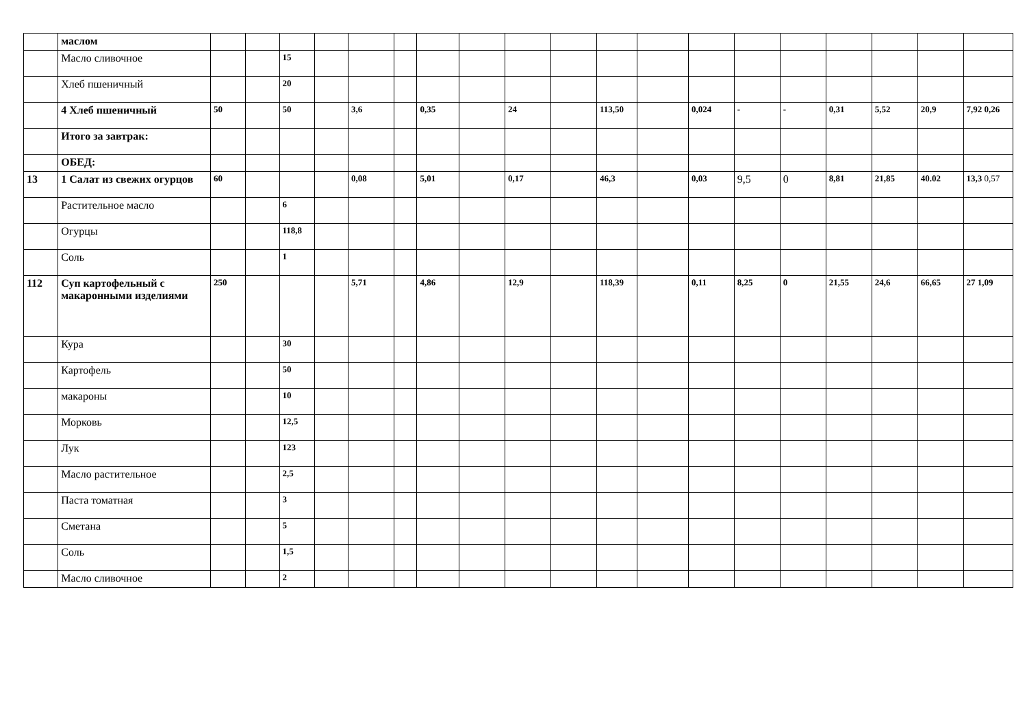| | маслом | | | | | | | | | | | | | | | | | | | |
| | Масло сливочное | | | 15 | | | | | | | | | | | | | | | | |
| | Хлеб пшеничный | | | 20 | | | | | | | | | | | | | | | | |
| | 4 Хлеб пшеничный | 50 | | 50 | | 3,6 | | 0,35 | | 24 | | 113,50 | | 0,024 | - | - | 0,31 | 5,52 | 20,9 | 7,92 0,26 |
| | Итого за завтрак: | | | | | | | | | | | | | | | | | | | |
| | ОБЕД: | | | | | | | | | | | | | | | | | | | |
| 13 | 1 Салат из свежих огурцов | 60 | | | | 0,08 | | 5,01 | | 0,17 | | 46,3 | | 0,03 | 9,5 | 0 | 8,81 | 21,85 | 40.02 | 13,3 0,57 |
| | Растительное масло | | | 6 | | | | | | | | | | | | | | | | |
| | Огурцы | | | 118,8 | | | | | | | | | | | | | | | | |
| | Соль | | | 1 | | | | | | | | | | | | | | | | |
| 112 | Суп картофельный с макаронными изделиями | 250 | | | | 5,71 | | 4,86 | | 12,9 | | 118,39 | | 0,11 | 8,25 | 0 | 21,55 | 24,6 | 66,65 | 27 1,09 |
| | Кура | | | 30 | | | | | | | | | | | | | | | | |
| | Картофель | | | 50 | | | | | | | | | | | | | | | | |
| | макароны | | | 10 | | | | | | | | | | | | | | | | |
| | Морковь | | | 12,5 | | | | | | | | | | | | | | | | |
| | Лук | | | 123 | | | | | | | | | | | | | | | | |
| | Масло растительное | | | 2,5 | | | | | | | | | | | | | | | | |
| | Паста томатная | | | 3 | | | | | | | | | | | | | | | | |
| | Сметана | | | 5 | | | | | | | | | | | | | | | | |
| | Соль | | | 1,5 | | | | | | | | | | | | | | | | |
| | Масло сливочное | | | 2 | | | | | | | | | | | | | | | | |